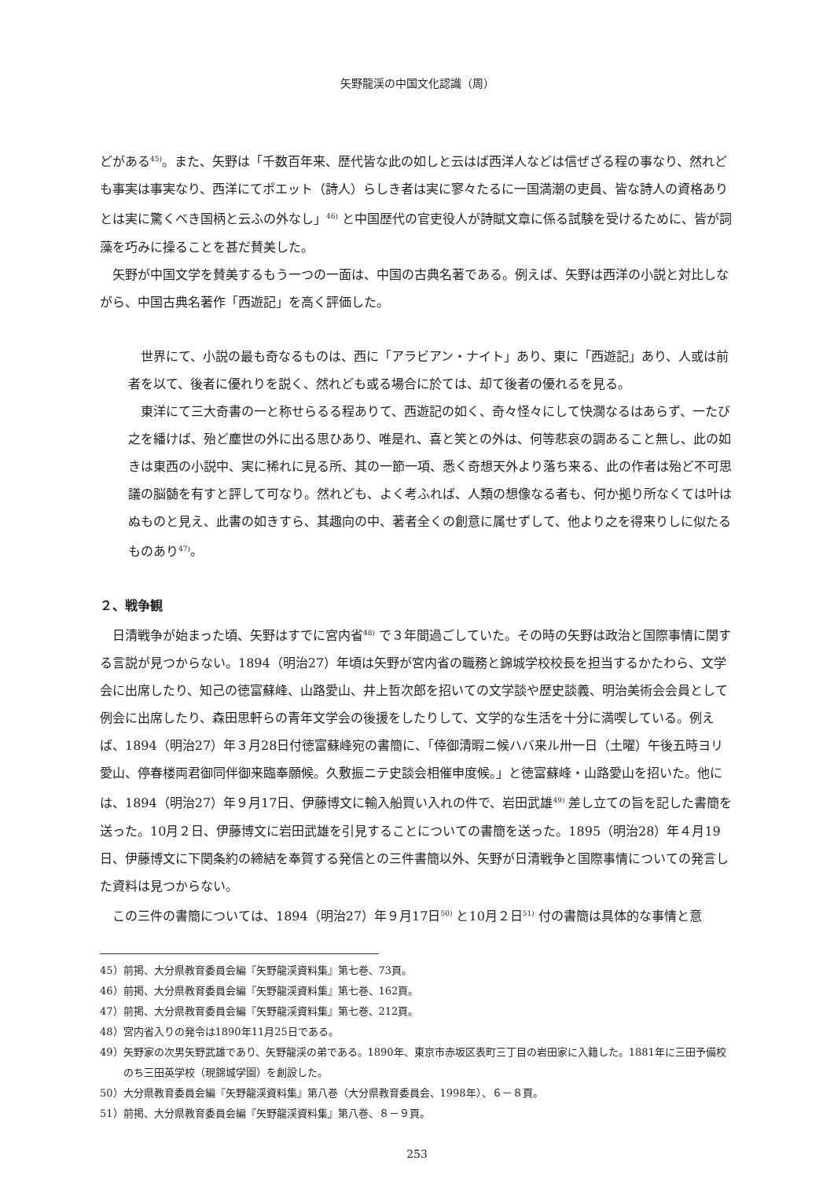矢野龍渓の中国文化認識（周）
どがある<sup>45)</sup>。また、矢野は「千数百年来、歴代皆な此の如しと云はば西洋人などは信ぜざる程の事なり、然れども事実は事実なり、西洋にてポエット（詩人）らしき者は実に寥々たるに一国満潮の吏員、皆な詩人の資格ありとは実に驚くべき国柄と云ふの外なし」<sup>46)</sup> と中国歴代の官吏役人が詩賦文章に係る試験を受けるために、皆が詞藻を巧みに操ることを甚だ賛美した。
矢野が中国文学を賛美するもう一つの一面は、中国の古典名著である。例えば、矢野は西洋の小説と対比しながら、中国古典名著作「西遊記」を高く評価した。
世界にて、小説の最も奇なるものは、西に「アラビアン・ナイト」あり、東に「西遊記」あり、人或は前者を以て、後者に優れりを説く、然れども或る場合に於ては、却て後者の優れるを見る。
東洋にて三大奇書の一と称せらるる程ありて、西遊記の如く、奇々怪々にして快濶なるはあらず、一たび之を繙けば、殆ど塵世の外に出る思ひあり、唯是れ、喜と笑との外は、何等悲哀の調あること無し、此の如きは東西の小説中、実に稀れに見る所、其の一節一項、悉く奇想天外より落ち来る、此の作者は殆ど不可思議の脳髄を有すと評して可なり。然れども、よく考ふれば、人類の想像なる者も、何か拠り所なくては叶はぬものと見え、此書の如きすら、其趣向の中、著者全くの創意に属せずして、他より之を得来りしに似たるものあり<sup>47)</sup>。
２、戦争観
日清戦争が始まった頃、矢野はすでに宮内省<sup>48)</sup> で３年間過ごしていた。その時の矢野は政治と国際事情に関する言説が見つからない。1894（明治27）年頃は矢野が宮内省の職務と錦城学校校長を担当するかたわら、文学会に出席したり、知己の徳富蘇峰、山路愛山、井上哲次郎を招いての文学談や歴史談義、明治美術会会員として例会に出席したり、森田思軒らの青年文学会の後援をしたりして、文学的な生活を十分に満喫している。例えば、1894（明治27）年３月28日付徳富蘇峰宛の書簡に、「倖御清暇ニ候ハバ来ル卅一日（土曜）午後五時ヨリ愛山、停春楼両君御同伴御来臨奉願候。久敷振ニテ史談会相催申度候。」と徳富蘇峰・山路愛山を招いた。他には、1894（明治27）年９月17日、伊藤博文に輸入船買い入れの件で、岩田武雄<sup>49)</sup> 差し立ての旨を記した書簡を送った。10月２日、伊藤博文に岩田武雄を引見することについての書簡を送った。1895（明治28）年４月19日、伊藤博文に下関条約の締結を奉賀する発信との三件書簡以外、矢野が日清戦争と国際事情についての発言した資料は見つからない。
この三件の書簡については、1894（明治27）年９月17日<sup>50)</sup> と10月２日<sup>51)</sup> 付の書簡は具体的な事情と意
45）前掲、大分県教育委員会編『矢野龍渓資料集』第七巻、73頁。
46）前掲、大分県教育委員会編『矢野龍渓資料集』第七巻、162頁。
47）前掲、大分県教育委員会編『矢野龍渓資料集』第七巻、212頁。
48）宮内省入りの発令は1890年11月25日である。
49）矢野家の次男矢野武雄であり、矢野龍渓の弟である。1890年、東京市赤坂区表町三丁目の岩田家に入籍した。1881年に三田予備校のち三田英学校（現錦城学園）を創設した。
50）大分県教育委員会編『矢野龍渓資料集』第八巻（大分県教育委員会、1998年）、６－８頁。
51）前掲、大分県教育委員会編『矢野龍渓資料集』第八巻、８－９頁。
253